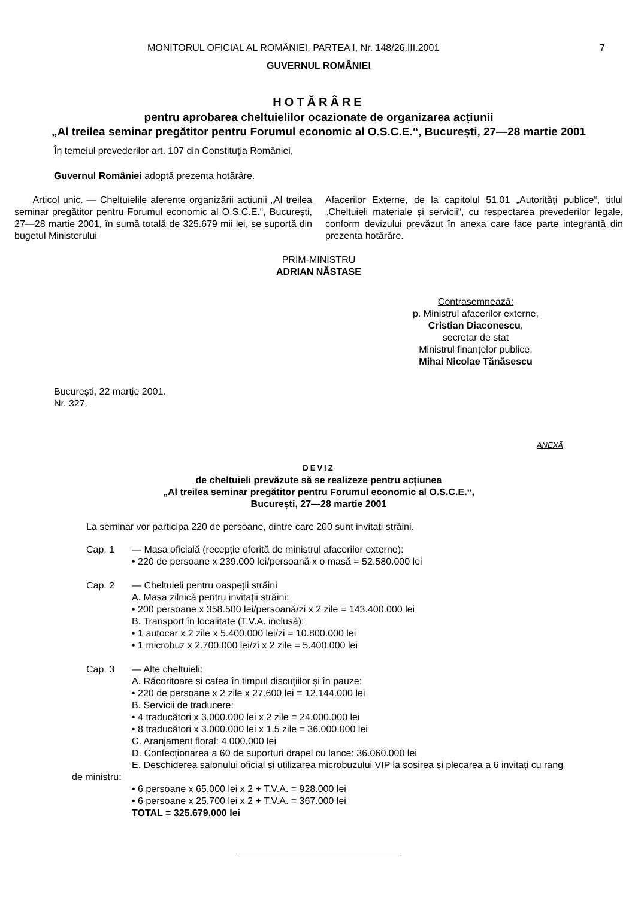MONITORUL OFICIAL AL ROMÂNIEI, PARTEA I, Nr. 148/26.III.2001 7
GUVERNUL ROMÂNIEI
HOTĂRÂRE
pentru aprobarea cheltuielilor ocazionate de organizarea acțiunii
„Al treilea seminar pregătitor pentru Forumul economic al O.S.C.E.“, București, 27—28 martie 2001
În temeiul prevederilor art. 107 din Constituția României,
Guvernul României adoptă prezenta hotărâre.
Articol unic. — Cheltuielile aferente organizării acțiunii „Al treilea seminar pregătitor pentru Forumul economic al O.S.C.E.“, București, 27—28 martie 2001, în sumă totală de 325.679 mii lei, se suportă din bugetul Ministerului
Afacerilor Externe, de la capitolul 51.01 „Autorități publice“, titlul „Cheltuieli materiale și servicii“, cu respectarea prevederilor legale, conform devizului prevăzut în anexa care face parte integrantă din prezenta hotărâre.
PRIM-MINISTRU
ADRIAN NĂSTASE
Contrasemnează:
p. Ministrul afacerilor externe,
Cristian Diaconescu,
secretar de stat
Ministrul finanțelor publice,
Mihai Nicolae Tănăsescu
București, 22 martie 2001.
Nr. 327.
ANEXĂ
DEVIZ
de cheltuieli prevăzute să se realizeze pentru acțiunea
„Al treilea seminar pregătitor pentru Forumul economic al O.S.C.E.“,
București, 27—28 martie 2001
La seminar vor participa 220 de persoane, dintre care 200 sunt invitați străini.
Cap. 1 — Masa oficială (recepție oferită de ministrul afacerilor externe):
• 220 de persoane x 239.000 lei/persoană x o masă = 52.580.000 lei
Cap. 2 — Cheltuieli pentru oaspeții străini
A. Masa zilnică pentru invitații străini:
• 200 persoane x 358.500 lei/persoană/zi x 2 zile = 143.400.000 lei
B. Transport în localitate (T.V.A. inclusă):
• 1 autocar x 2 zile x 5.400.000 lei/zi = 10.800.000 lei
• 1 microbuz x 2.700.000 lei/zi x 2 zile = 5.400.000 lei
Cap. 3 — Alte cheltuieli:
A. Răcoritoare și cafea în timpul discuțiilor și în pauze:
• 220 de persoane x 2 zile x 27.600 lei = 12.144.000 lei
B. Servicii de traducere:
• 4 traducători x 3.000.000 lei x 2 zile = 24.000.000 lei
• 8 traducători x 3.000.000 lei x 1,5 zile = 36.000.000 lei
C. Aranjament floral: 4.000.000 lei
D. Confecționarea a 60 de suporturi drapel cu lance: 36.060.000 lei
E. Deschiderea salonului oficial și utilizarea microbuzului VIP la sosirea și plecarea a 6 invitați cu rang de ministru:
• 6 persoane x 65.000 lei x 2 + T.V.A. = 928.000 lei
• 6 persoane x 25.700 lei x 2 + T.V.A. = 367.000 lei
TOTAL = 325.679.000 lei